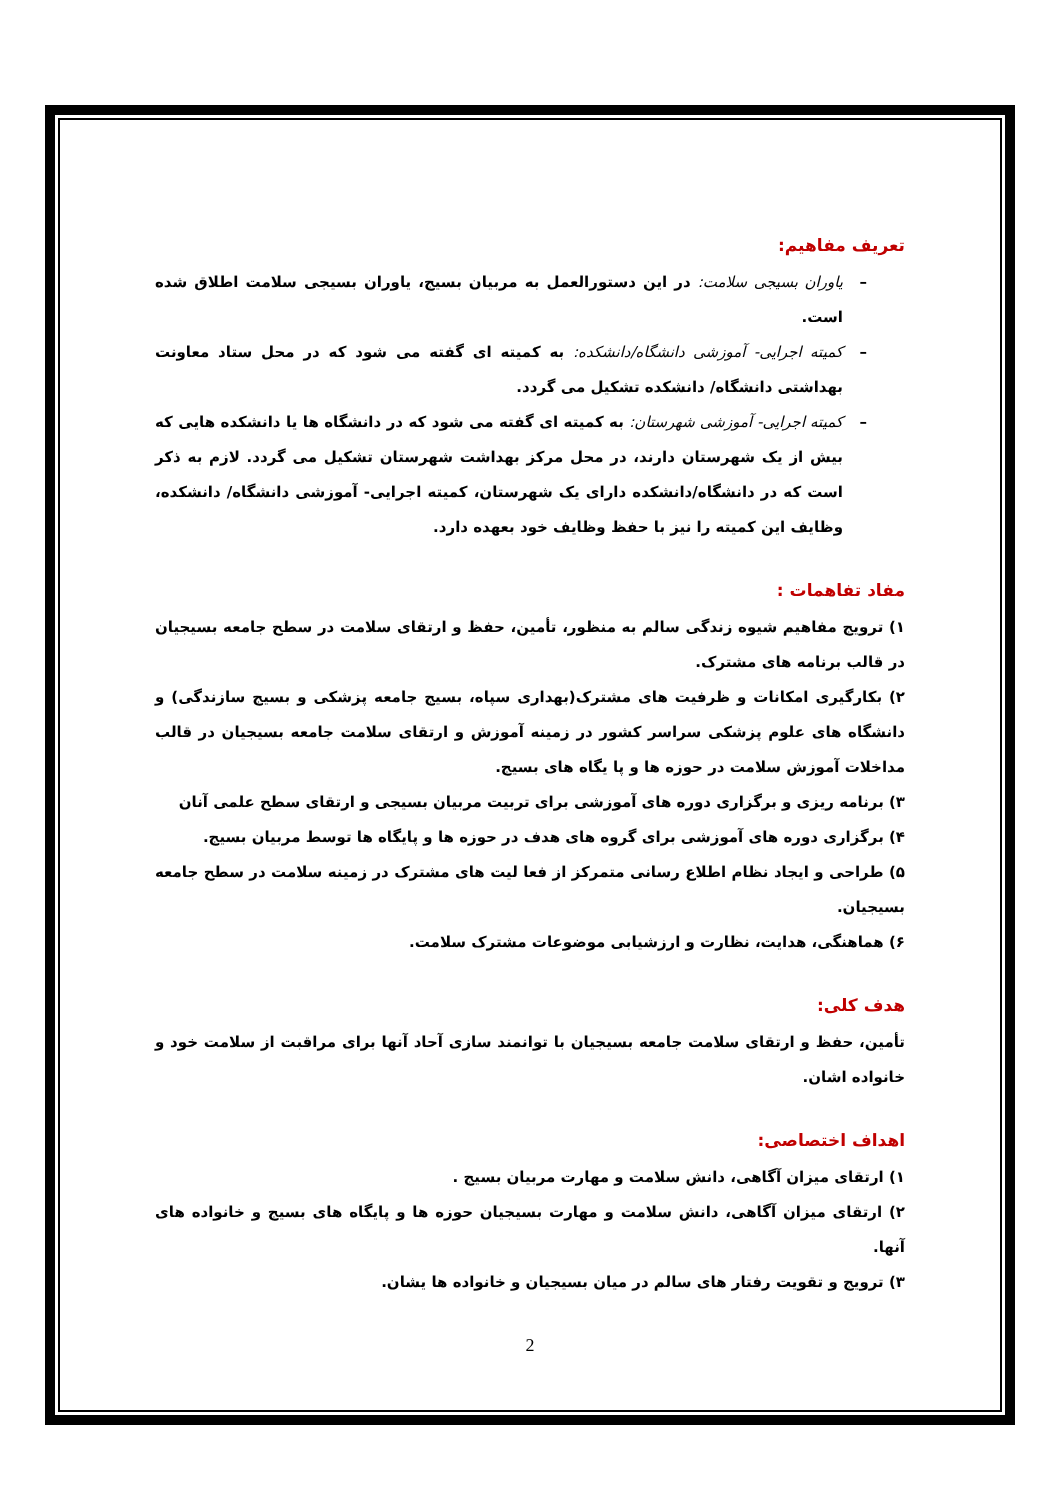تعریف مفاهیم:
– یاوران بسیجی سلامت: در این دستورالعمل به مربیان بسیج، یاوران بسیجی سلامت اطلاق شده است.
– کمیته اجرایی- آموزشی دانشگاه/دانشکده: به کمیته ای گفته می شود که در محل ستاد معاونت بهداشتی دانشگاه/ دانشکده تشکیل می گردد.
– کمیته اجرایی- آموزشی شهرستان: به کمیته ای گفته می شود که در دانشگاه ها یا دانشکده هایی که بیش از یک شهرستان دارند، در محل مرکز بهداشت شهرستان تشکیل می گردد. لازم به ذکر است که در دانشگاه/دانشکده دارای یک شهرستان، کمیته اجرایی- آموزشی دانشگاه/ دانشکده، وظایف این کمیته را نیز با حفظ وظایف خود بعهده دارد.
مفاد تفاهمات :
۱) ترویج مفاهیم شیوه زندگی سالم به منظور، تأمین، حفظ و ارتقای سلامت در سطح جامعه بسیجیان در قالب برنامه های مشترک.
۲) بکارگیری امکانات و ظرفیت های مشترک(بهداری سپاه، بسیج جامعه پزشکی و بسیج سازندگی) و دانشگاه های علوم پزشکی سراسر کشور در زمینه آموزش و ارتقای سلامت جامعه بسیجیان در قالب مداخلات آموزش سلامت در حوزه ها و پا یگاه های بسیج.
۳) برنامه ریزی و برگزاری دوره های آموزشی برای تربیت مربیان بسیجی و ارتقای سطح علمی آنان
۴) برگزاری دوره های آموزشی برای گروه های هدف در حوزه ها و پایگاه ها توسط مربیان بسیج.
۵) طراحی و ایجاد نظام اطلاع رسانی متمرکز از فعا لیت های مشترک در زمینه سلامت در سطح جامعه بسیجیان.
۶) هماهنگی، هدایت، نظارت و ارزشیابی موضوعات مشترک سلامت.
هدف کلی:
تأمین، حفظ و ارتقای سلامت جامعه بسیجیان با توانمند سازی آحاد آنها برای مراقبت از سلامت خود و خانواده اشان.
اهداف اختصاصی:
۱) ارتقای میزان آگاهی، دانش سلامت و مهارت مربیان بسیج .
۲) ارتقای میزان آگاهی، دانش سلامت و مهارت بسیجیان حوزه ها و پایگاه های بسیج و خانواده های آنها.
۳) ترویج و تقویت رفتار های سالم در میان بسیجیان و خانواده ها یشان.
2